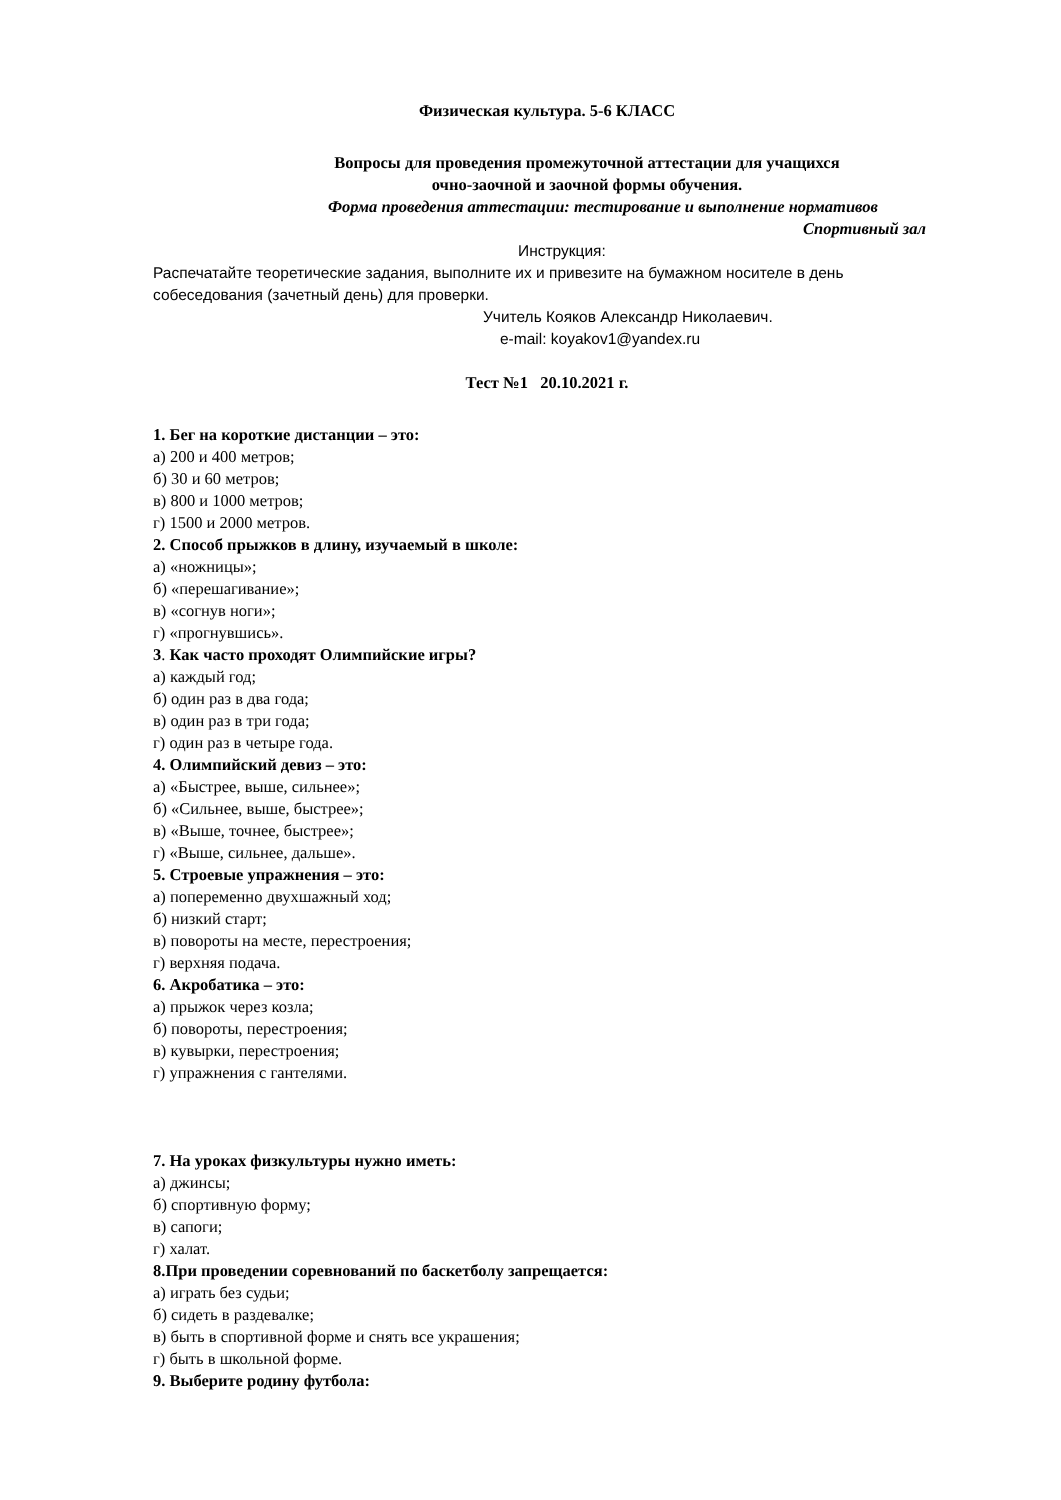Физическая культура. 5-6 КЛАСС
Вопросы для проведения промежуточной аттестации для учащихся
очно-заочной и заочной формы обучения.
Форма проведения аттестации: тестирование и выполнение нормативов
Спортивный зал
Инструкция:
Распечатайте теоретические задания, выполните их и привезите на бумажном носителе в день собеседования (зачетный день) для проверки.
Учитель Кояков Александр Николаевич.
e-mail: koyakov1@yandex.ru
Тест №1 20.10.2021 г.
1. Бег на короткие дистанции – это:
а) 200 и 400 метров;
б) 30 и 60 метров;
в) 800 и 1000 метров;
г) 1500 и 2000 метров.
2. Способ прыжков в длину, изучаемый в школе:
а) «ножницы»;
б) «перешагивание»;
в) «согнув ноги»;
г) «прогнувшись».
3. Как часто проходят Олимпийские игры?
а) каждый год;
б) один раз в два года;
в) один раз в три года;
г) один раз в четыре года.
4. Олимпийский девиз – это:
а) «Быстрее, выше, сильнее»;
б) «Сильнее, выше, быстрее»;
в) «Выше, точнее, быстрее»;
г) «Выше, сильнее, дальше».
5. Строевые упражнения – это:
а) попеременно двухшажный ход;
б) низкий старт;
в) повороты на месте, перестроения;
г) верхняя подача.
6. Акробатика – это:
а) прыжок через козла;
б) повороты, перестроения;
в) кувырки, перестроения;
г) упражнения с гантелями.
7. На уроках физкультуры нужно иметь:
а) джинсы;
б) спортивную форму;
в) сапоги;
г) халат.
8.При проведении соревнований по баскетболу запрещается:
а) играть без судьи;
б) сидеть в раздевалке;
в) быть в спортивной форме и снять все украшения;
г) быть в школьной форме.
9. Выберите родину футбола: